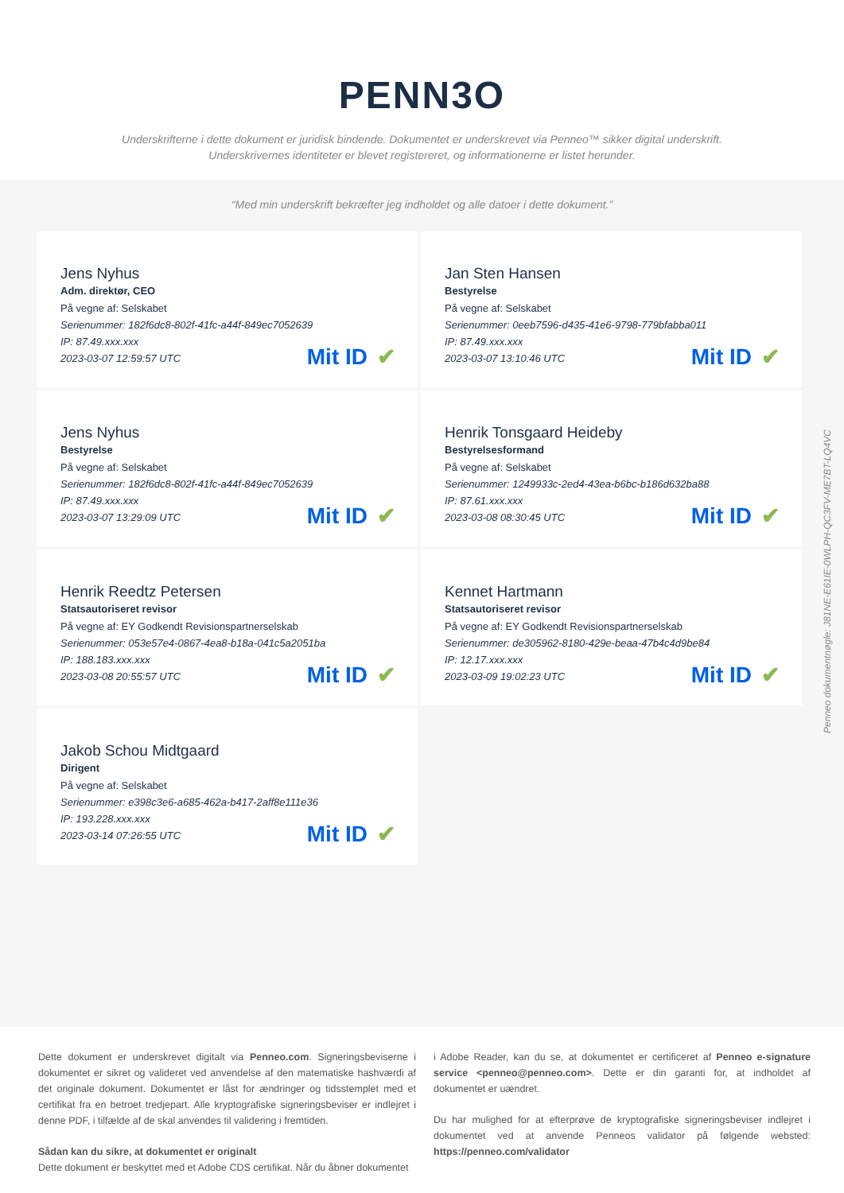PENN3O
Underskrifterne i dette dokument er juridisk bindende. Dokumentet er underskrevet via Penneo™ sikker digital underskrift.
Underskrivernes identiteter er blevet registereret, og informationerne er listet herunder.
“Med min underskrift bekræfter jeg indholdet og alle datoer i dette dokument.”
Jens Nyhus
Adm. direktør, CEO
På vegne af: Selskabet
Serienummer: 182f6dc8-802f-41fc-a44f-849ec7052639
IP: 87.49.xxx.xxx
2023-03-07 12:59:57 UTC
Mit ID ✔
Jan Sten Hansen
Bestyrelse
På vegne af: Selskabet
Serienummer: 0eeb7596-d435-41e6-9798-779bfabba011
IP: 87.49.xxx.xxx
2023-03-07 13:10:46 UTC
Mit ID ✔
Jens Nyhus
Bestyrelse
På vegne af: Selskabet
Serienummer: 182f6dc8-802f-41fc-a44f-849ec7052639
IP: 87.49.xxx.xxx
2023-03-07 13:29:09 UTC
Mit ID ✔
Henrik Tonsgaard Heideby
Bestyrelsesformand
På vegne af: Selskabet
Serienummer: 1249933c-2ed4-43ea-b6bc-b186d632ba88
IP: 87.61.xxx.xxx
2023-03-08 08:30:45 UTC
Mit ID ✔
Henrik Reedtz Petersen
Statsautoriseret revisor
På vegne af: EY Godkendt Revisionspartnerselskab
Serienummer: 053e57e4-0867-4ea8-b18a-041c5a2051ba
IP: 188.183.xxx.xxx
2023-03-08 20:55:57 UTC
Mit ID ✔
Kennet Hartmann
Statsautoriseret revisor
På vegne af: EY Godkendt Revisionspartnerselskab
Serienummer: de305962-8180-429e-beaa-47b4c4d9be84
IP: 12.17.xxx.xxx
2023-03-09 19:02:23 UTC
Mit ID ✔
Jakob Schou Midtgaard
Dirigent
På vegne af: Selskabet
Serienummer: e398c3e6-a685-462a-b417-2aff8e111e36
IP: 193.228.xxx.xxx
2023-03-14 07:26:55 UTC
Mit ID ✔
Dette dokument er underskrevet digitalt via Penneo.com. Signeringsbeviserne i dokumentet er sikret og valideret ved anvendelse af den matematiske hashværdi af det originale dokument. Dokumentet er låst for ændringer og tidsstemplet med et certifikat fra en betroet tredjepart. Alle kryptografiske signeringsbeviser er indlejret i denne PDF, i tilfælde af de skal anvendes til validering i fremtiden.
Sådan kan du sikre, at dokumentet er originalt
Dette dokument er beskyttet med et Adobe CDS certifikat. Når du åbner dokumentet
i Adobe Reader, kan du se, at dokumentet er certificeret af Penneo e-signature service <penneo@penneo.com>. Dette er din garanti for, at indholdet af dokumentet er uændret.
Du har mulighed for at efterprøve de kryptografiske signeringsbeviser indlejret i dokumentet ved at anvende Penneos validator på følgende websted: https://penneo.com/validator
Penneo dokumentnøgle: J81NE-E61IE-0WLPH-QC3FV-ME7BT-LQ4VC